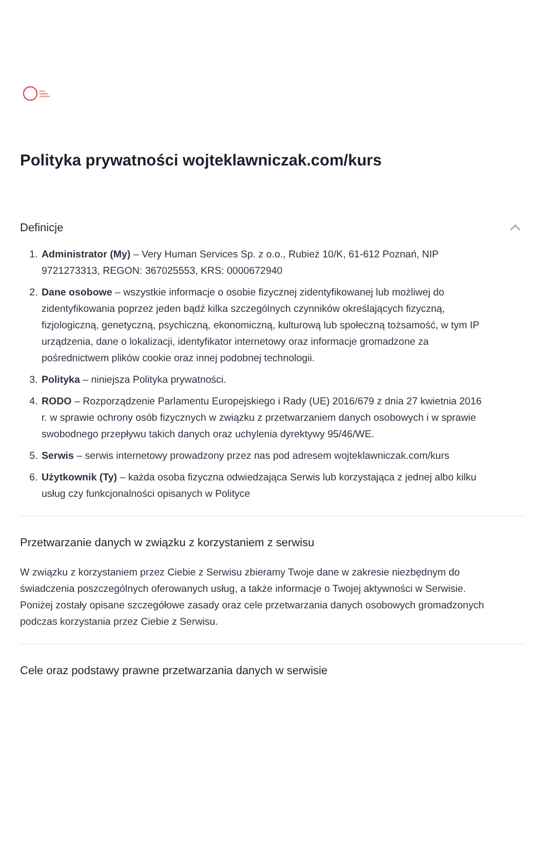very
human
services
Polityka prywatności wojteklawniczak.com/kurs
Definicje
1. Administrator (My) – Very Human Services Sp. z o.o., Rubież 10/K, 61-612 Poznań, NIP 9721273313, REGON: 367025553, KRS: 0000672940
2. Dane osobowe – wszystkie informacje o osobie fizycznej zidentyfikowanej lub możliwej do zidentyfikowania poprzez jeden bądź kilka szczególnych czynników określających fizyczną, fizjologiczną, genetyczną, psychiczną, ekonomiczną, kulturową lub społeczną tożsamość, w tym IP urządzenia, dane o lokalizacji, identyfikator internetowy oraz informacje gromadzone za pośrednictwem plików cookie oraz innej podobnej technologii.
3. Polityka – niniejsza Polityka prywatności.
4. RODO – Rozporządzenie Parlamentu Europejskiego i Rady (UE) 2016/679 z dnia 27 kwietnia 2016 r. w sprawie ochrony osób fizycznych w związku z przetwarzaniem danych osobowych i w sprawie swobodnego przepływu takich danych oraz uchylenia dyrektywy 95/46/WE.
5. Serwis – serwis internetowy prowadzony przez nas pod adresem wojteklawniczak.com/kurs
6. Użytkownik (Ty) – każda osoba fizyczna odwiedzająca Serwis lub korzystająca z jednej albo kilku usług czy funkcjonalności opisanych w Polityce
Przetwarzanie danych w związku z korzystaniem z serwisu
W związku z korzystaniem przez Ciebie z Serwisu zbieramy Twoje dane w zakresie niezbędnym do świadczenia poszczególnych oferowanych usług, a także informacje o Twojej aktywności w Serwisie. Poniżej zostały opisane szczegółowe zasady oraz cele przetwarzania danych osobowych gromadzonych podczas korzystania przez Ciebie z Serwisu.
Cele oraz podstawy prawne przetwarzania danych w serwisie